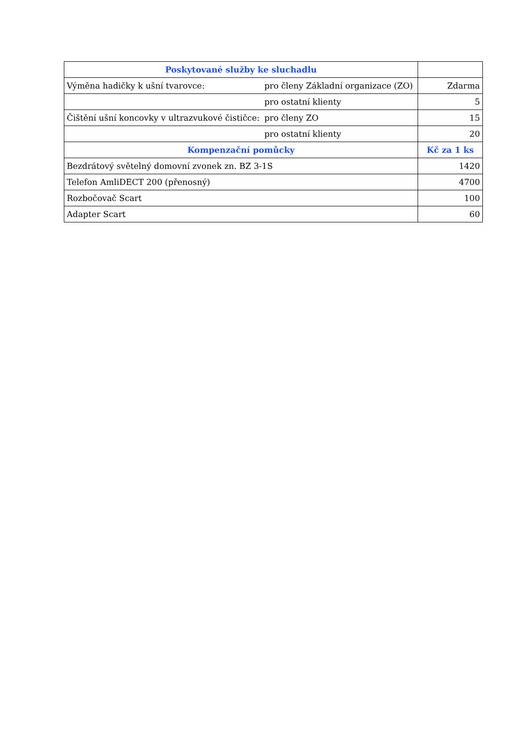| Poskytované služby ke sluchadlu | |
| --- | --- |
| Výměna hadičky k ušní tvarovce: pro členy Základní organizace (ZO) | Zdarma |
| pro ostatní klienty | 5 |
| Čištění ušní koncovky v ultrazvukové čističce: pro členy ZO | 15 |
| pro ostatní klienty | 20 |
| Kompenzační pomůcky | Kč za 1 ks |
| Bezdrátový světelný domovní zvonek zn. BZ 3-1S | 1420 |
| Telefon AmliDECT 200 (přenosný) | 4700 |
| Rozbočovač Scart | 100 |
| Adapter Scart | 60 |